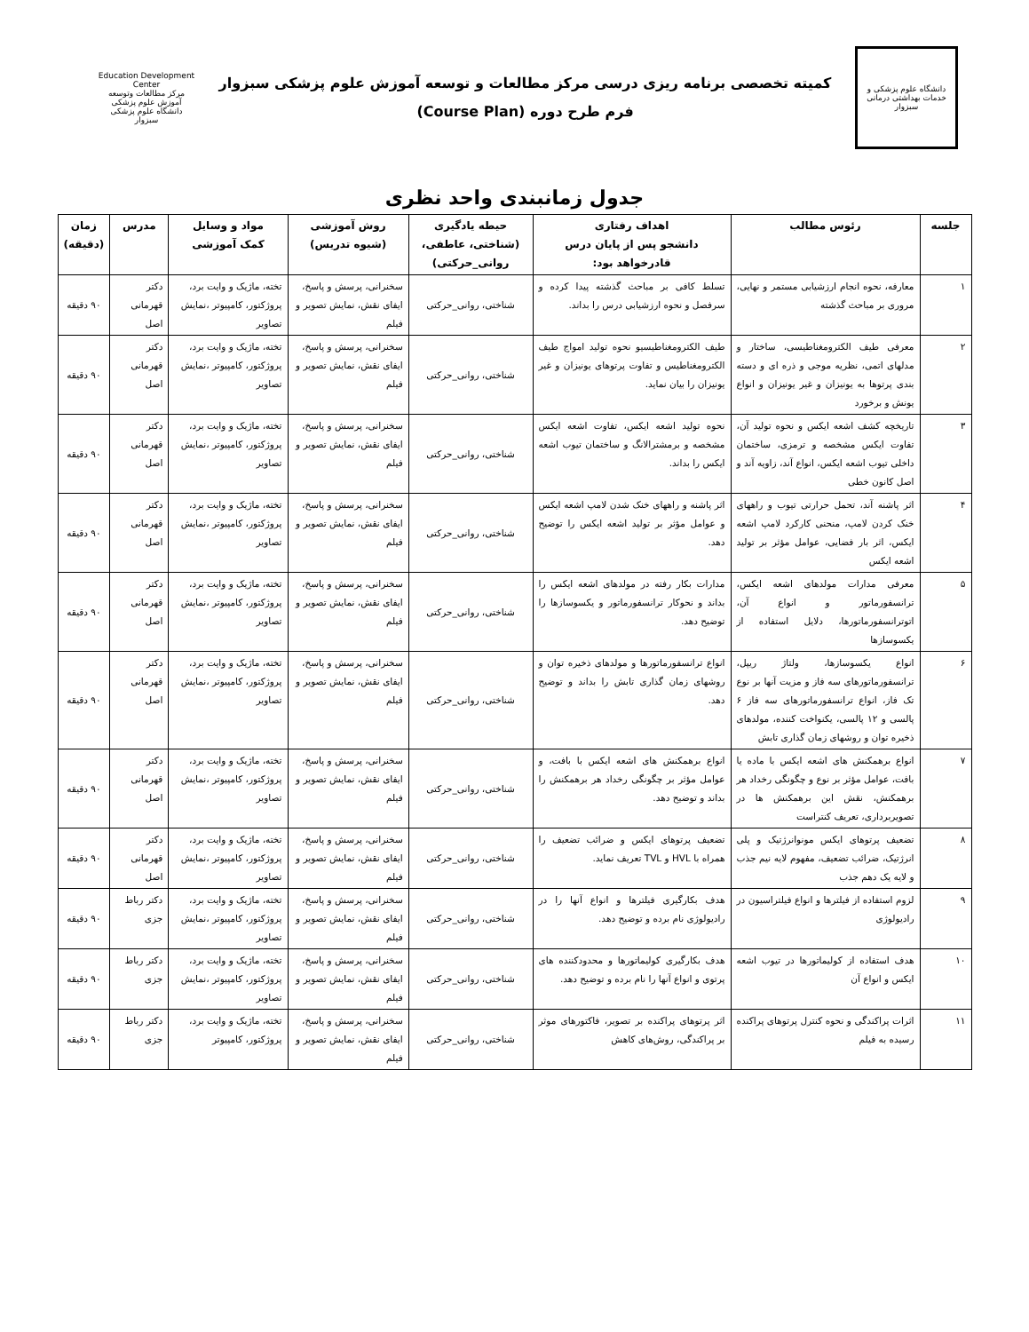دانشگاه علوم پزشکی و خدمات بهداشتی درمانی سبزوار
کمیته تخصصی برنامه ریزی درسی مرکز مطالعات و توسعه آموزش علوم پزشکی سبزوار
فرم طرح دوره (Course Plan)
Education Development Center
مرکز مطالعات وتوسعه آموزش علوم پزشکی
دانشگاه علوم پزشکی سبزوار
جدول زمانبندی واحد نظری
| جلسه | رئوس مطالب | اهداف رفتاری دانشجو پس از پایان درس قادرخواهد بود: | حیطه یادگیری (شناختی، عاطفی، روانی_حرکتی) | روش آموزشی (شیوه تدریس) | مواد و وسایل کمک آموزشی | مدرس | زمان (دقیقه) |
| --- | --- | --- | --- | --- | --- | --- | --- |
| ۱ | معارفه، نحوه انجام ارزشیابی مستمر و نهایی، مروری بر مباحث گذشته | تسلط کافی بر مباحث گذشته پیدا کرده و سرفصل و نحوه ارزشیابی درس را بداند. | شناختی، روانی_حرکتی | سخنرانی، پرسش و پاسخ، ایفای نقش، نمایش تصویر و فیلم | تخته، ماژیک و وایت برد، پروژکتور، کامپیوتر ،نمایش تصاویر | دکتر قهرمانی اصل | ۹۰ دقیقه |
| ۲ | معرفی طیف الکترومغناطیسی، ساختار و مدلهای اتمی، نظریه موجی و ذره ای و دسته بندی پرتوها به یونیزان و غیر یونیزان و انواع یونش و برخورد | طیف الکترومغناطیسیو نحوه تولید امواج طیف الکترومغناطیس و تفاوت پرتوهای یونیزان و غیر یونیزان را بیان نماید. | شناختی، روانی_حرکتی | سخنرانی، پرسش و پاسخ، ایفای نقش، نمایش تصویر و فیلم | تخته، ماژیک و وایت برد، پروژکتور، کامپیوتر ،نمایش تصاویر | دکتر قهرمانی اصل | ۹۰ دقیقه |
| ۳ | تاریخچه کشف اشعه ایکس و نحوه تولید آن، تفاوت ایکس مشخصه و ترمزی، ساختمان داخلی تیوب اشعه ایکس، انواع آند، زاویه آند و اصل کانون خطی | نحوه تولید اشعه ایکس، تفاوت اشعه ایکس مشخصه و برمشترالانگ و ساختمان تیوب اشعه ایکس را بداند. | شناختی، روانی_حرکتی | سخنرانی، پرسش و پاسخ، ایفای نقش، نمایش تصویر و فیلم | تخته، ماژیک و وایت برد، پروژکتور، کامپیوتر ،نمایش تصاویر | دکتر قهرمانی اصل | ۹۰ دقیقه |
| ۴ | اثر پاشنه آند، تحمل حرارتی تیوب و راههای خنک کردن لامپ، منحنی کارکرد لامپ اشعه ایکس، اثر بار فضایی، عوامل مؤثر بر تولید اشعه ایکس | اثر پاشنه و راههای خنک شدن لامپ اشعه ایکس و عوامل مؤثر بر تولید اشعه ایکس را توضیح دهد. | شناختی، روانی_حرکتی | سخنرانی، پرسش و پاسخ، ایفای نقش، نمایش تصویر و فیلم | تخته، ماژیک و وایت برد، پروژکتور، کامپیوتر ،نمایش تصاویر | دکتر قهرمانی اصل | ۹۰ دقیقه |
| ۵ | معرفی مدارات مولدهای اشعه ایکس، ترانسفورماتور و انواع آن، اتوترانسفورماتورها، دلایل استفاده از یکسوسازها | مدارات بکار رفته در مولدهای اشعه ایکس را بداند و نحوکار ترانسفورماتور و یکسوسازها را توضیح دهد. | شناختی، روانی_حرکتی | سخنرانی، پرسش و پاسخ، ایفای نقش، نمایش تصویر و فیلم | تخته، ماژیک و وایت برد، پروژکتور، کامپیوتر ،نمایش تصاویر | دکتر قهرمانی اصل | ۹۰ دقیقه |
| ۶ | انواع یکسوسازها، ولتاژ ریپل، ترانسفورماتورهای سه فاز و مزیت آنها بر نوع تک فاز، انواع ترانسفورماتورهای سه فاز ۶ پالسی و ۱۲ پالسی، یکنواخت کننده، مولدهای ذخیره توان و روشهای زمان گذاری تابش | انواع ترانسفورماتورها و مولدهای ذخیره توان و روشهای زمان گذاری تابش را بداند و توضیح دهد. | شناختی، روانی_حرکتی | سخنرانی، پرسش و پاسخ، ایفای نقش، نمایش تصویر و فیلم | تخته، ماژیک و وایت برد، پروژکتور، کامپیوتر ،نمایش تصاویر | دکتر قهرمانی اصل | ۹۰ دقیقه |
| ۷ | انواع برهمکنش های اشعه ایکس با ماده یا بافت، عوامل مؤثر بر نوع و چگونگی رخداد هر برهمکنش، نقش این برهمکنش ها در تصویربرداری، تعریف کنتراست | انواع برهمکنش های اشعه ایکس با بافت، و عوامل مؤثر بر چگونگی رخداد هر برهمکنش را بداند و توضیح دهد. | شناختی، روانی_حرکتی | سخنرانی، پرسش و پاسخ، ایفای نقش، نمایش تصویر و فیلم | تخته، ماژیک و وایت برد، پروژکتور، کامپیوتر ،نمایش تصاویر | دکتر قهرمانی اصل | ۹۰ دقیقه |
| ۸ | تضعیف پرتوهای ایکس مونوانرژتیک و پلی انرژتیک، ضرائب تضعیف، مفهوم لایه نیم جذب و لایه یک دهم جذب | تضعیف پرتوهای ایکس و ضرائب تضعیف را همراه با HVL و TVL تعریف نماید. | شناختی، روانی_حرکتی | سخنرانی، پرسش و پاسخ، ایفای نقش، نمایش تصویر و فیلم | تخته، ماژیک و وایت برد، پروژکتور، کامپیوتر ،نمایش تصاویر | دکتر قهرمانی اصل | ۹۰ دقیقه |
| ۹ | لزوم استفاده از فیلترها و انواع فیلتراسیون در رادیولوژی | هدف بکارگیری فیلترها و انواع آنها را در رادیولوژی نام برده و توضیح دهد. | شناختی، روانی_حرکتی | سخنرانی، پرسش و پاسخ، ایفای نقش، نمایش تصویر و فیلم | تخته، ماژیک و وایت برد، پروژکتور، کامپیوتر ،نمایش تصاویر | دکتر رباط جزی | ۹۰ دقیقه |
| ۱۰ | هدف استفاده از کولیماتورها در تیوب اشعه ایکس و انواع آن | هدف بکارگیری کولیماتورها و محدودکننده های پرتوی و انواع آنها را نام برده و توضیح دهد. | شناختی، روانی_حرکتی | سخنرانی، پرسش و پاسخ، ایفای نقش، نمایش تصویر و فیلم | تخته، ماژیک و وایت برد، پروژکتور، کامپیوتر ،نمایش تصاویر | دکتر رباط جزی | ۹۰ دقیقه |
| ۱۱ | اثرات پراکندگی و نحوه کنترل پرتوهای پراکنده رسیده به فیلم | اثر پرتوهای پراکنده بر تصویر، فاکتورهای موثر بر پراکندگی، روش‌های کاهش | شناختی، روانی_حرکتی | سخنرانی، پرسش و پاسخ، ایفای نقش، نمایش تصویر و فیلم | تخته، ماژیک و وایت برد، پروژکتور، کامپیوتر | دکتر رباط جزی | ۹۰ دقیقه |